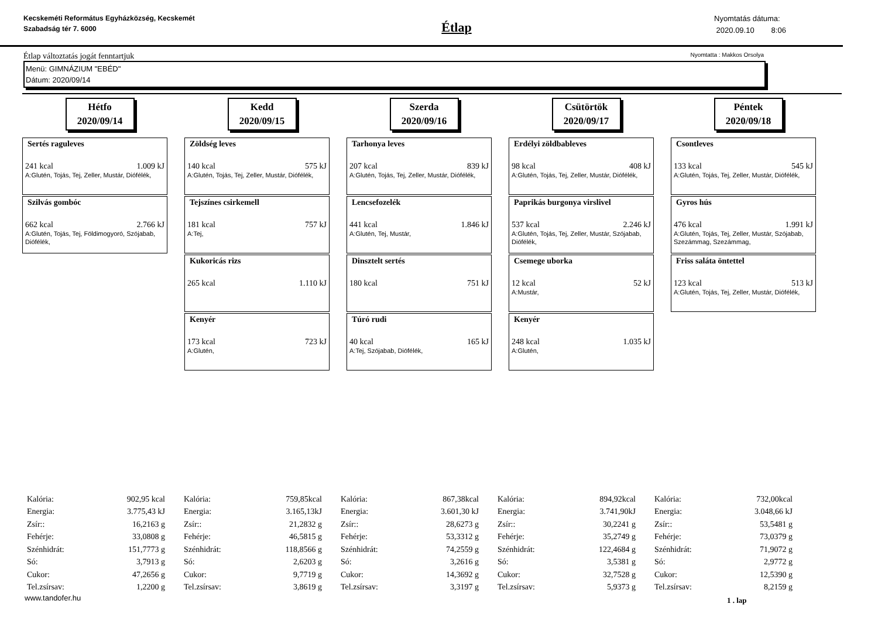Kecskeméti Református Egyházközség, Kecskemét Szabadság tér 7. 6000
Étlap
Nyomtatás dátuma:
2020.09.10 8:06
Étlap változtatás jogát fenntartjuk Nyomtatta : Makkos Orsolya
Menü: GIMNÁZIUM "EBÉD"
Dátum: 2020/09/14
Hétfo
2020/09/14
Sertés raguleves
241 kcal 1.009 kJ
A:Glutén, Tojás, Tej, Zeller, Mustár, Diófélék,
Szilvás gombóc
662 kcal 2.766 kJ
A:Glutén, Tojás, Tej, Földimogyoró, Szójabab, Diófélék,
Kedd
2020/09/15
Zöldség leves
140 kcal 575 kJ
A:Glutén, Tojás, Tej, Zeller, Mustár, Diófélék,
Tejszínes csirkemell
181 kcal 757 kJ
A:Tej,
Kukoricás rizs
265 kcal 1.110 kJ
Kenyér
173 kcal 723 kJ
A:Glutén,
Szerda
2020/09/16
Tarhonya leves
207 kcal 839 kJ
A:Glutén, Tojás, Tej, Zeller, Mustár, Diófélék,
Lencsefozelék
441 kcal 1.846 kJ
A:Glutén, Tej, Mustár,
Dinsztelt sertés
180 kcal 751 kJ
Túró rudi
40 kcal 165 kJ
A:Tej, Szójabab, Diófélék,
Csütörtök
2020/09/17
Erdélyi zöldbableves
98 kcal 408 kJ
A:Glutén, Tojás, Tej, Zeller, Mustár, Diófélék,
Paprikás burgonya virslivel
537 kcal 2.246 kJ
A:Glutén, Tojás, Tej, Zeller, Mustár, Szójabab, Diófélék,
Csemege uborka
12 kcal 52 kJ
A:Mustár,
Kenyér
248 kcal 1.035 kJ
A:Glutén,
Péntek
2020/09/18
Csontleves
133 kcal 545 kJ
A:Glutén, Tojás, Tej, Zeller, Mustár, Diófélék,
Gyros hús
476 kcal 1.991 kJ
A:Glutén, Tojás, Tej, Zeller, Mustár, Szójabab, Szezámmag, Szezámmag,
Friss saláta öntettel
123 kcal 513 kJ
A:Glutén, Tojás, Tej, Zeller, Mustár, Diófélék,
| Kalória: | 902,95 kcal |
| Energia: | 3.775,43 kJ |
| Zsír:: | 16,2163 g |
| Fehérje: | 33,0808 g |
| Szénhidrát: | 151,7773 g |
| Só: | 3,7913 g |
| Cukor: | 47,2656 g |
| Tel.zsírsav: | 1,2200 g |
| Kalória: | 759,85kcal |
| Energia: | 3.165,13kJ |
| Zsír:: | 21,2832 g |
| Fehérje: | 46,5815 g |
| Szénhidrát: | 118,8566 g |
| Só: | 2,6203 g |
| Cukor: | 9,7719 g |
| Tel.zsírsav: | 3,8619 g |
| Kalória: | 867,38kcal |
| Energia: | 3.601,30 kJ |
| Zsír:: | 28,6273 g |
| Fehérje: | 53,3312 g |
| Szénhidrát: | 74,2559 g |
| Só: | 3,2616 g |
| Cukor: | 14,3692 g |
| Tel.zsírsav: | 3,3197 g |
| Kalória: | 894,92kcal |
| Energia: | 3.741,90kJ |
| Zsír:: | 30,2241 g |
| Fehérje: | 35,2749 g |
| Szénhidrát: | 122,4684 g |
| Só: | 3,5381 g |
| Cukor: | 32,7528 g |
| Tel.zsírsav: | 5,9373 g |
| Kalória: | 732,00kcal |
| Energia: | 3.048,66 kJ |
| Zsír:: | 53,5481 g |
| Fehérje: | 73,0379 g |
| Szénhidrát: | 71,9072 g |
| Só: | 2,9772 g |
| Cukor: | 12,5390 g |
| Tel.zsírsav: | 8,2159 g |
www.tandofer.hu 1 . lap